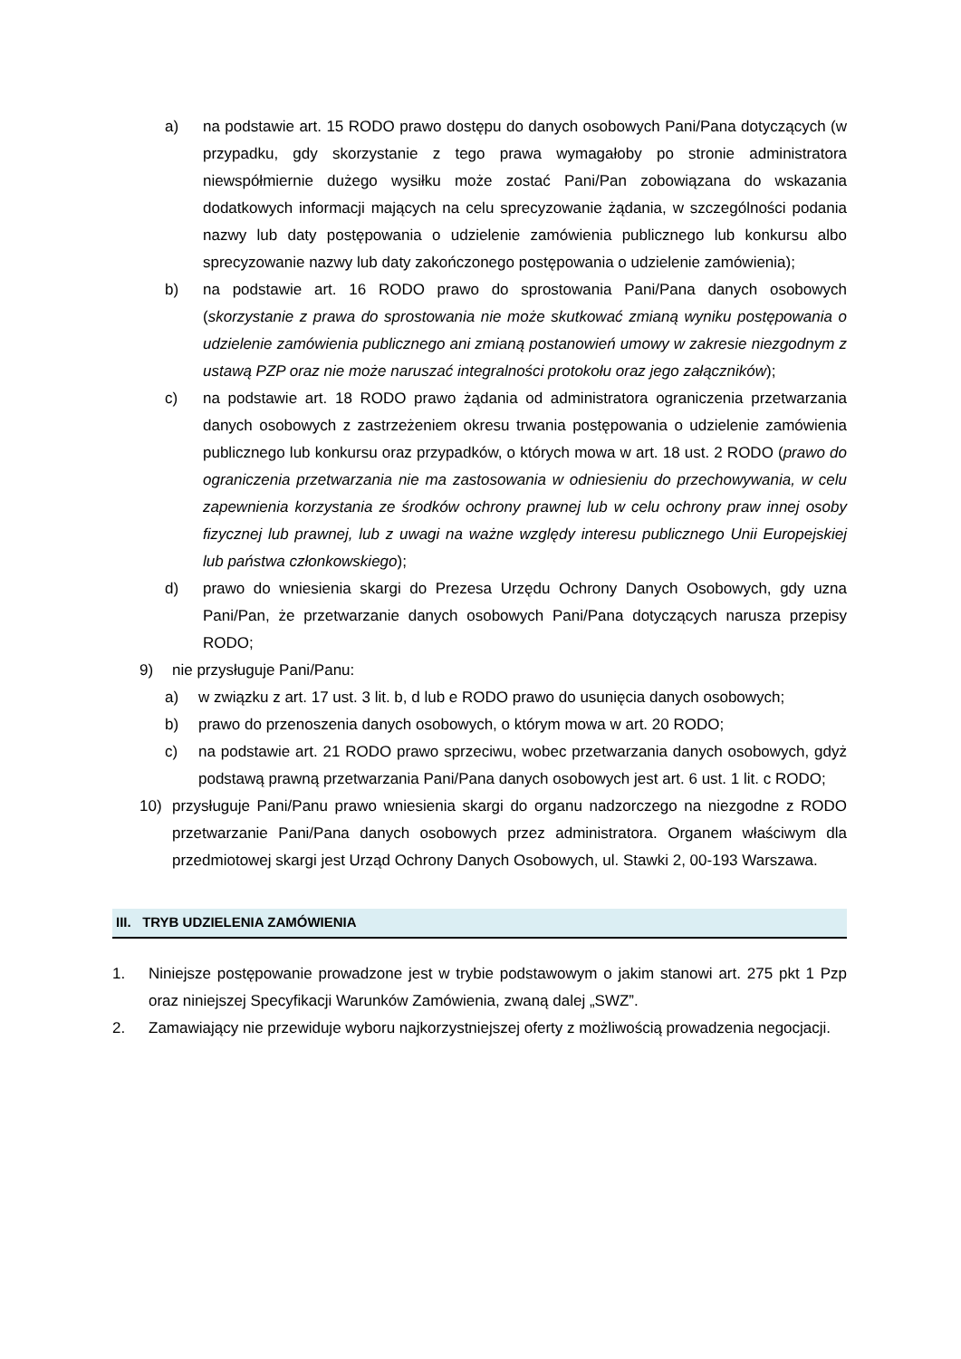a) na podstawie art. 15 RODO prawo dostępu do danych osobowych Pani/Pana dotyczących (w przypadku, gdy skorzystanie z tego prawa wymagałoby po stronie administratora niewspółmiernie dużego wysiłku może zostać Pani/Pan zobowiązana do wskazania dodatkowych informacji mających na celu sprecyzowanie żądania, w szczególności podania nazwy lub daty postępowania o udzielenie zamówienia publicznego lub konkursu albo sprecyzowanie nazwy lub daty zakończonego postępowania o udzielenie zamówienia);
b) na podstawie art. 16 RODO prawo do sprostowania Pani/Pana danych osobowych (skorzystanie z prawa do sprostowania nie może skutkować zmianą wyniku postępowania o udzielenie zamówienia publicznego ani zmianą postanowień umowy w zakresie niezgodnym z ustawą PZP oraz nie może naruszać integralności protokołu oraz jego załączników);
c) na podstawie art. 18 RODO prawo żądania od administratora ograniczenia przetwarzania danych osobowych z zastrzeżeniem okresu trwania postępowania o udzielenie zamówienia publicznego lub konkursu oraz przypadków, o których mowa w art. 18 ust. 2 RODO (prawo do ograniczenia przetwarzania nie ma zastosowania w odniesieniu do przechowywania, w celu zapewnienia korzystania ze środków ochrony prawnej lub w celu ochrony praw innej osoby fizycznej lub prawnej, lub z uwagi na ważne względy interesu publicznego Unii Europejskiej lub państwa członkowskiego);
d) prawo do wniesienia skargi do Prezesa Urzędu Ochrony Danych Osobowych, gdy uzna Pani/Pan, że przetwarzanie danych osobowych Pani/Pana dotyczących narusza przepisy RODO;
9) nie przysługuje Pani/Panu:
a) w związku z art. 17 ust. 3 lit. b, d lub e RODO prawo do usunięcia danych osobowych;
b) prawo do przenoszenia danych osobowych, o którym mowa w art. 20 RODO;
c) na podstawie art. 21 RODO prawo sprzeciwu, wobec przetwarzania danych osobowych, gdyż podstawą prawną przetwarzania Pani/Pana danych osobowych jest art. 6 ust. 1 lit. c RODO;
10) przysługuje Pani/Panu prawo wniesienia skargi do organu nadzorczego na niezgodne z RODO przetwarzanie Pani/Pana danych osobowych przez administratora. Organem właściwym dla przedmiotowej skargi jest Urząd Ochrony Danych Osobowych, ul. Stawki 2, 00-193 Warszawa.
III. TRYB UDZIELENIA ZAMÓWIENIA
1. Niniejsze postępowanie prowadzone jest w trybie podstawowym o jakim stanowi art. 275 pkt 1 Pzp oraz niniejszej Specyfikacji Warunków Zamówienia, zwaną dalej „SWZ”.
2. Zamawiający nie przewiduje wyboru najkorzystniejszej oferty z możliwością prowadzenia negocjacji.